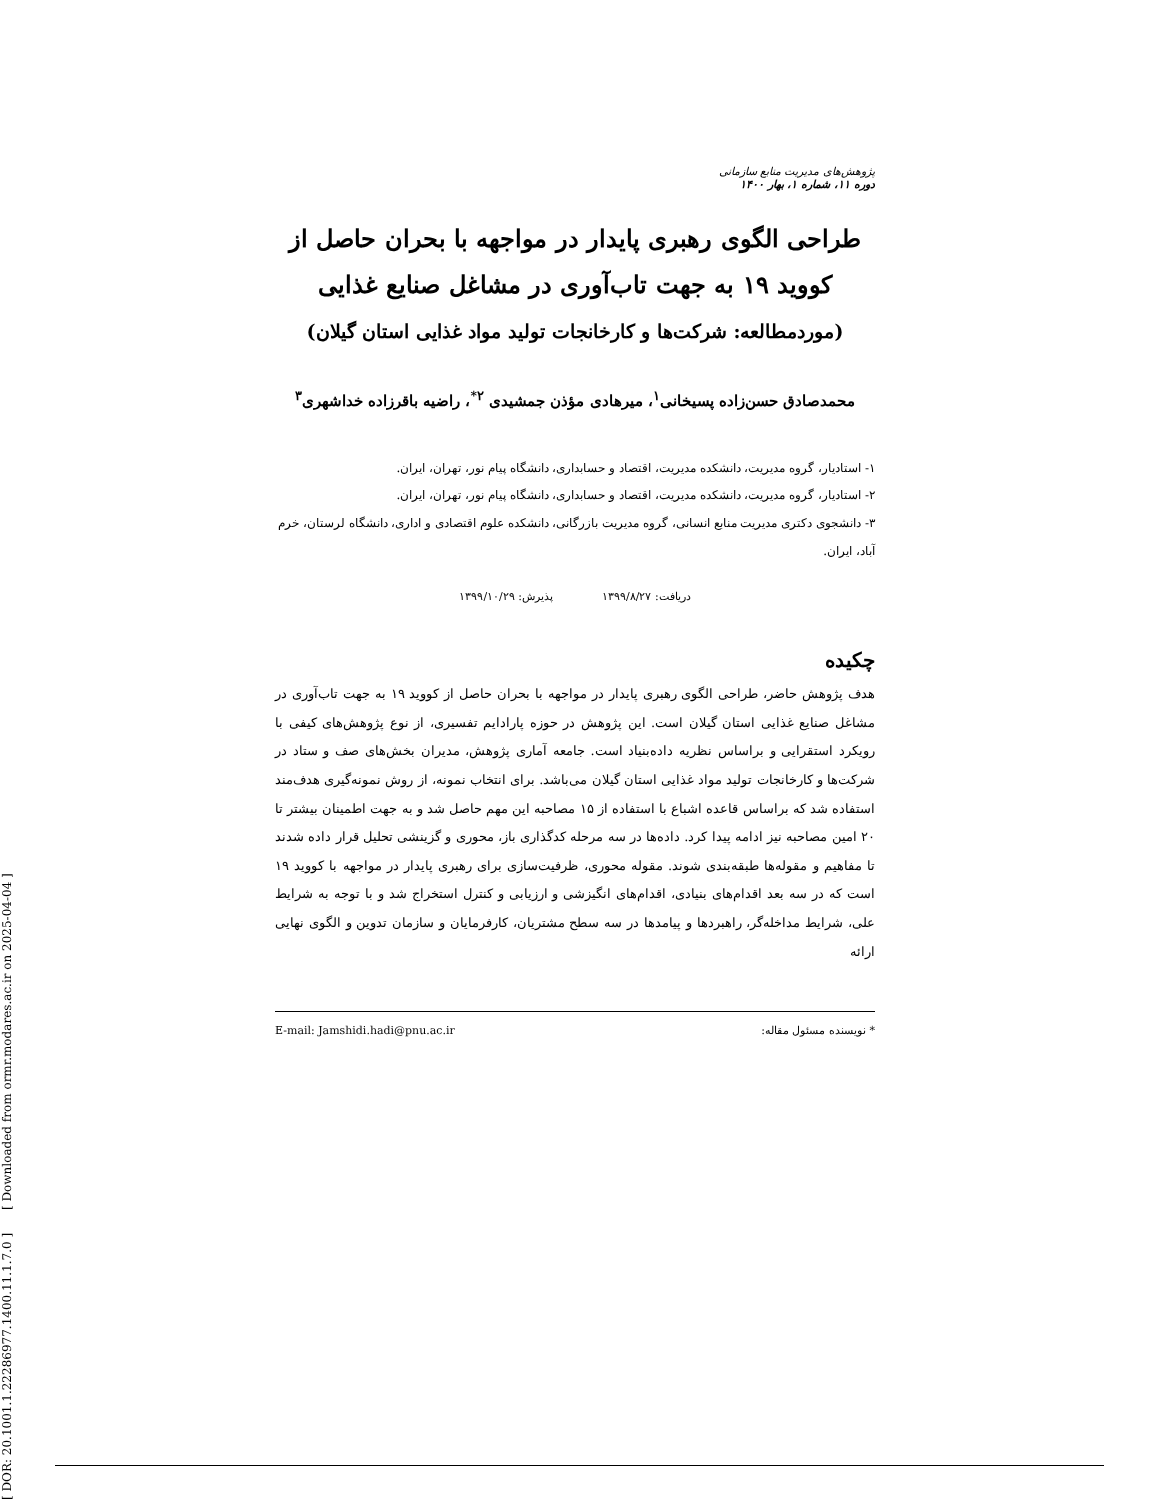[ DOR: 20.1001.1.22286977.1400.11.1.7.0 ] [ Downloaded from ormr.modares.ac.ir on 2025-04-04 ]
پژوهش‌های مدیریت منابع سازمانی
دوره ۱۱، شماره ۱، بهار ۱۴۰۰
طراحی الگوی رهبری پایدار در مواجهه با بحران حاصل از
کووید ۱۹ به جهت تاب‌آوری در مشاغل صنایع غذایی
(موردمطالعه: شرکت‌ها و کارخانجات تولید مواد غذایی استان گیلان)
محمدصادق حسن‌زاده پسیخانی<sup>۱</sup>، میرهادی مؤذن جمشیدی <sup>۲*</sup>، راضیه باقرزاده خداشهری<sup>۳</sup>
۱- استادیار، گروه مدیریت، دانشکده مدیریت، اقتصاد و حسابداری، دانشگاه پیام نور، تهران، ایران.
۲- استادیار، گروه مدیریت، دانشکده مدیریت، اقتصاد و حسابداری، دانشگاه پیام نور، تهران، ایران.
۳- دانشجوی دکتری مدیریت منابع انسانی، گروه مدیریت بازرگانی، دانشکده علوم اقتصادی و اداری، دانشگاه لرستان، خرم آباد، ایران.
دریافت: ۱۳۹۹/۸/۲۷ پذیرش: ۱۳۹۹/۱۰/۲۹
چکیده
هدف پژوهش حاضر، طراحی الگوی رهبری پایدار در مواجهه با بحران حاصل از کووید ۱۹ به جهت تاب‌آوری در مشاغل صنایع غذایی استان گیلان است. این پژوهش در حوزه پارادایم تفسیری، از نوع پژوهش‌های کیفی با رویکرد استقرایی و براساس نظریه داده‌بنیاد است. جامعه آماری پژوهش، مدیران بخش‌های صف و ستاد در شرکت‌ها و کارخانجات تولید مواد غذایی استان گیلان می‌باشد. برای انتخاب نمونه، از روش نمونه‌گیری هدف‌مند استفاده شد که براساس قاعده اشباع با استفاده از ۱۵ مصاحبه این مهم حاصل شد و به جهت اطمینان بیشتر تا ۲۰ امین مصاحبه نیز ادامه پیدا کرد. داده‌ها در سه مرحله کدگذاری باز، محوری و گزینشی تحلیل قرار داده شدند تا مفاهیم و مقوله‌ها طبقه‌بندی شوند. مقوله محوری، ظرفیت‌سازی برای رهبری پایدار در مواجهه با کووید ۱۹ است که در سه بعد اقدام‌های بنیادی، اقدام‌های انگیزشی و ارزیابی و کنترل استخراج شد و با توجه به شرایط علی، شرایط مداخله‌گر، راهبردها و پیامدها در سه سطح مشتریان، کارفرمایان و سازمان تدوین و الگوی نهایی ارائه
* نویسنده مسئول مقاله: E-mail: Jamshidi.hadi@pnu.ac.ir